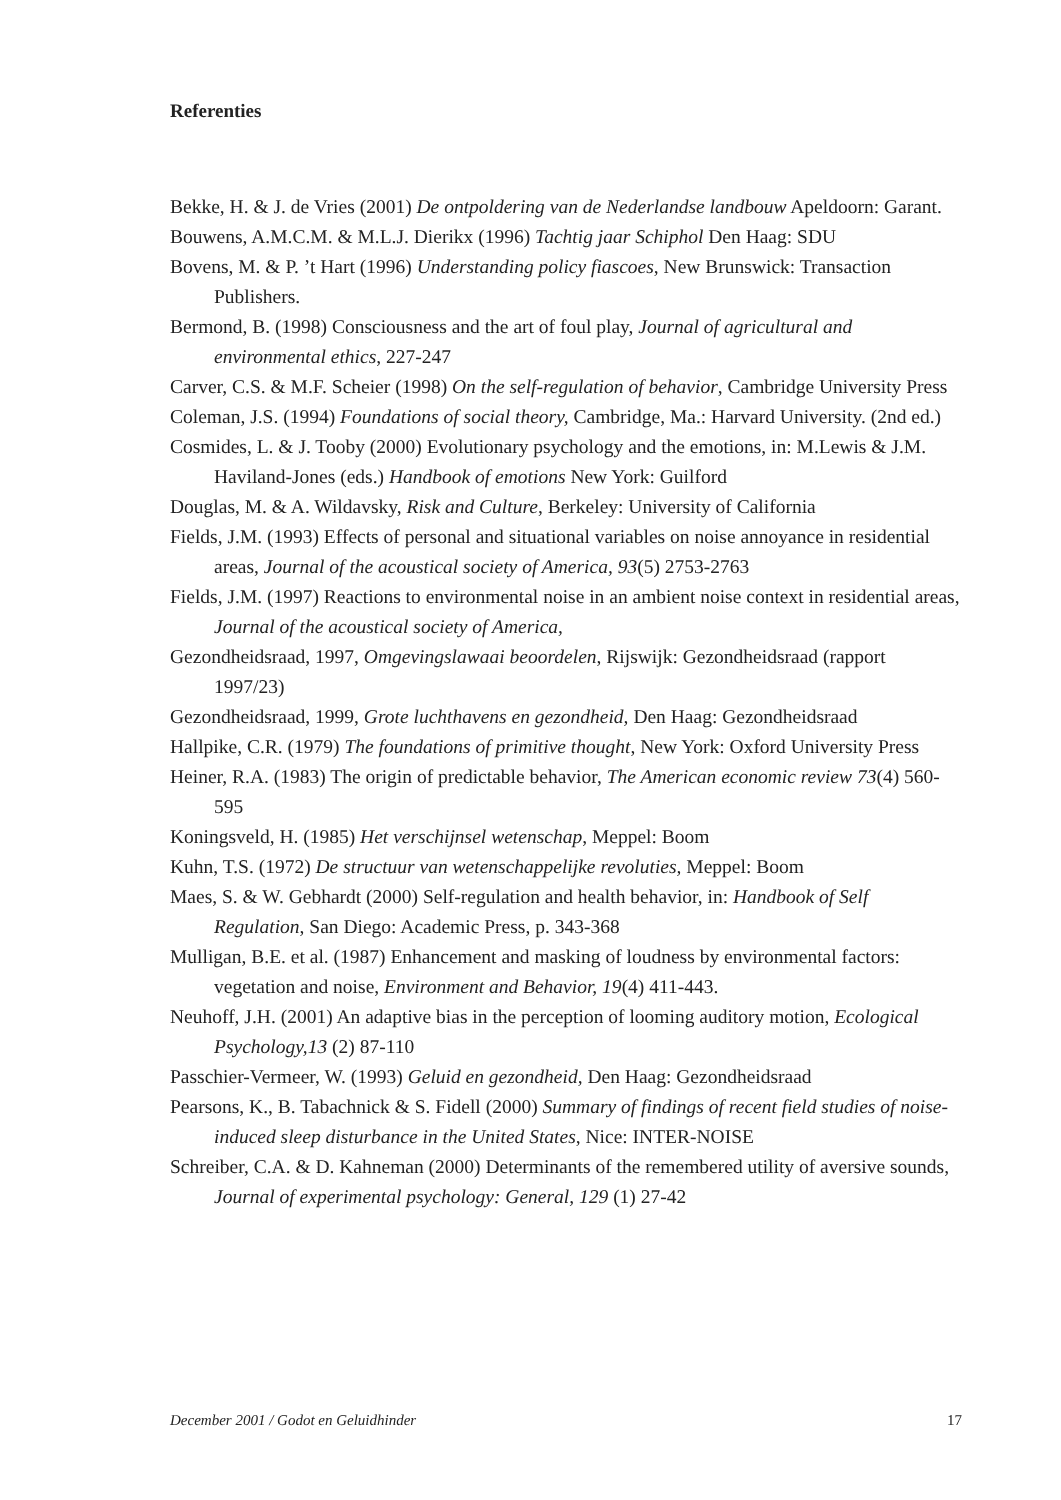Referenties
Bekke, H. & J. de Vries (2001) De ontpoldering van de Nederlandse landbouw Apeldoorn: Garant.
Bouwens, A.M.C.M. & M.L.J. Dierikx (1996) Tachtig jaar Schiphol Den Haag: SDU
Bovens, M. & P. ’t Hart (1996) Understanding policy fiascoes, New Brunswick: Transaction Publishers.
Bermond, B. (1998) Consciousness and the art of foul play, Journal of agricultural and environmental ethics, 227-247
Carver, C.S. & M.F. Scheier (1998) On the self-regulation of behavior, Cambridge University Press
Coleman, J.S. (1994) Foundations of social theory, Cambridge, Ma.: Harvard University. (2nd ed.)
Cosmides, L. & J. Tooby (2000) Evolutionary psychology and the emotions, in: M.Lewis & J.M. Haviland-Jones (eds.) Handbook of emotions New York: Guilford
Douglas, M. & A. Wildavsky, Risk and Culture, Berkeley: University of California
Fields, J.M. (1993) Effects of personal and situational variables on noise annoyance in residential areas, Journal of the acoustical society of America, 93(5) 2753-2763
Fields, J.M. (1997) Reactions to environmental noise in an ambient noise context in residential areas, Journal of the acoustical society of America,
Gezondheidsraad, 1997, Omgevingslawaai beoordelen, Rijswijk: Gezondheidsraad (rapport 1997/23)
Gezondheidsraad, 1999, Grote luchthavens en gezondheid, Den Haag: Gezondheidsraad
Hallpike, C.R. (1979) The foundations of primitive thought, New York: Oxford University Press
Heiner, R.A. (1983) The origin of predictable behavior, The American economic review 73(4) 560-595
Koningsveld, H. (1985) Het verschijnsel wetenschap, Meppel: Boom
Kuhn, T.S. (1972) De structuur van wetenschappelijke revoluties, Meppel: Boom
Maes, S. & W. Gebhardt (2000) Self-regulation and health behavior, in: Handbook of Self Regulation, San Diego: Academic Press, p. 343-368
Mulligan, B.E. et al. (1987) Enhancement and masking of loudness by environmental factors: vegetation and noise, Environment and Behavior, 19(4) 411-443.
Neuhoff, J.H. (2001) An adaptive bias in the perception of looming auditory motion, Ecological Psychology,13 (2) 87-110
Passchier-Vermeer, W. (1993) Geluid en gezondheid, Den Haag: Gezondheidsraad
Pearsons, K., B. Tabachnick & S. Fidell (2000) Summary of findings of recent field studies of noise-induced sleep disturbance in the United States, Nice: INTER-NOISE
Schreiber, C.A. & D. Kahneman (2000) Determinants of the remembered utility of aversive sounds, Journal of experimental psychology: General, 129 (1) 27-42
December 2001 / Godot en Geluidhinder 17